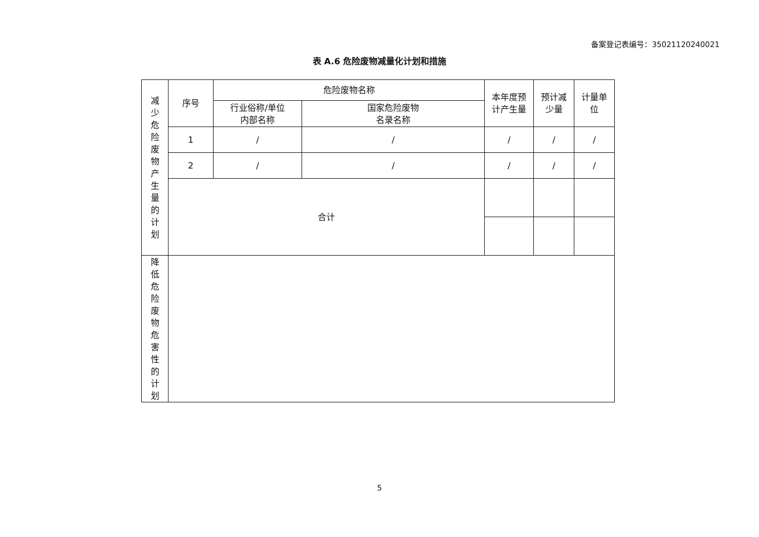备案登记表编号：35021120240021
表 A.6 危险废物减量化计划和措施
| 减 少 危 险 废 物 产 生 量 的 计 划 | 序号 | 危险废物名称 | | 本年度预 计产生量 | 预计减 少量 | 计量单 位 |
| | | 行业俗称/单位 内部名称 | 国家危险废物 名录名称 | | | |
| | 1 | / | / | / | / | / |
| | 2 | / | / | / | / | / |
| | 合计 | | | | | |
| 降 低 危 险 废 物 危 害 性 的 计 划 | | | | | | |
5